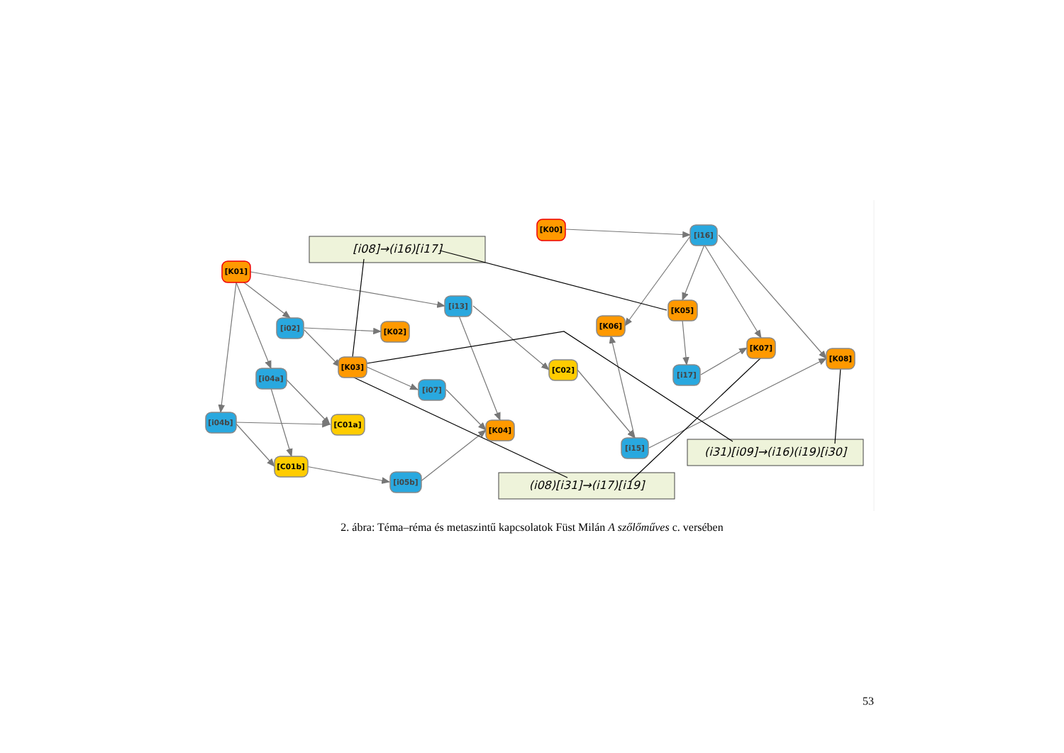[i08]→(i16)[i17]
(i08)[i31]→(i17)[i19]
(i31)[i09]→(i16)(i19)[i30]
[K00]
[K01]
[i16]
[i13]
[i02]
[i04a]
[i07]
[i04b]
[i15]
[i17]
[i05b]
[K02]
[K05]
[K06]
[K07]
[K08]
[K03]
[K04]
[C02]
[C01a]
[C01b]
2. ábra: Téma–réma és metaszintű kapcsolatok Füst Milán A szőlőműves c. versében
53